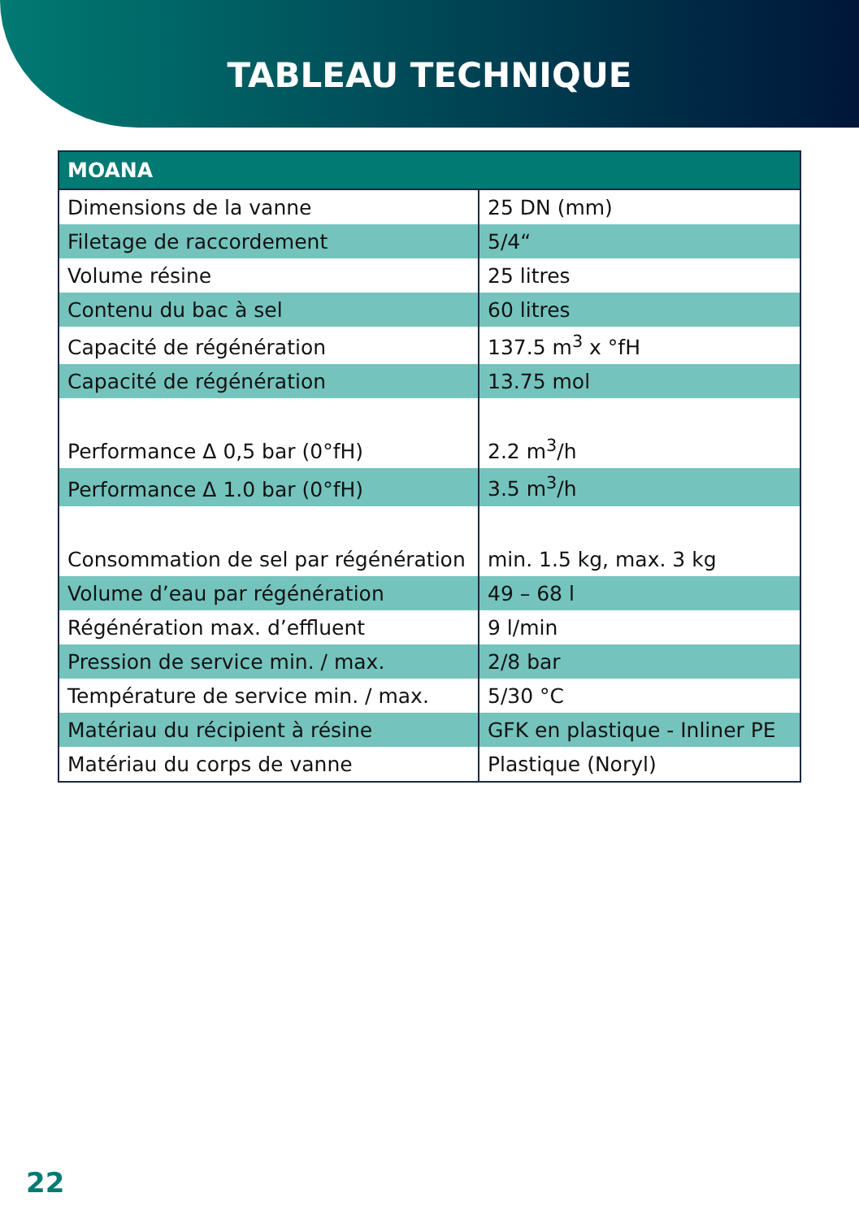TABLEAU TECHNIQUE
| MOANA | |
| --- | --- |
| Dimensions de la vanne | 25 DN (mm) |
| Filetage de raccordement | 5/4“ |
| Volume résine | 25 litres |
| Contenu du bac à sel | 60 litres |
| Capacité de régénération | 137.5 m<sup>3</sup> x °fH |
| Capacité de régénération | 13.75 mol |
| Performance Δ 0,5 bar (0°fH) | 2.2 m<sup>3</sup>/h |
| Performance Δ 1.0 bar (0°fH) | 3.5 m<sup>3</sup>/h |
| Consommation de sel par régénération | min. 1.5 kg, max. 3 kg |
| Volume d’eau par régénération | 49 – 68 l |
| Régénération max. d’effluent | 9 l/min |
| Pression de service min. / max. | 2/8 bar |
| Température de service min. / max. | 5/30 °C |
| Matériau du récipient à résine | GFK en plastique - Inliner PE |
| Matériau du corps de vanne | Plastique (Noryl) |
22